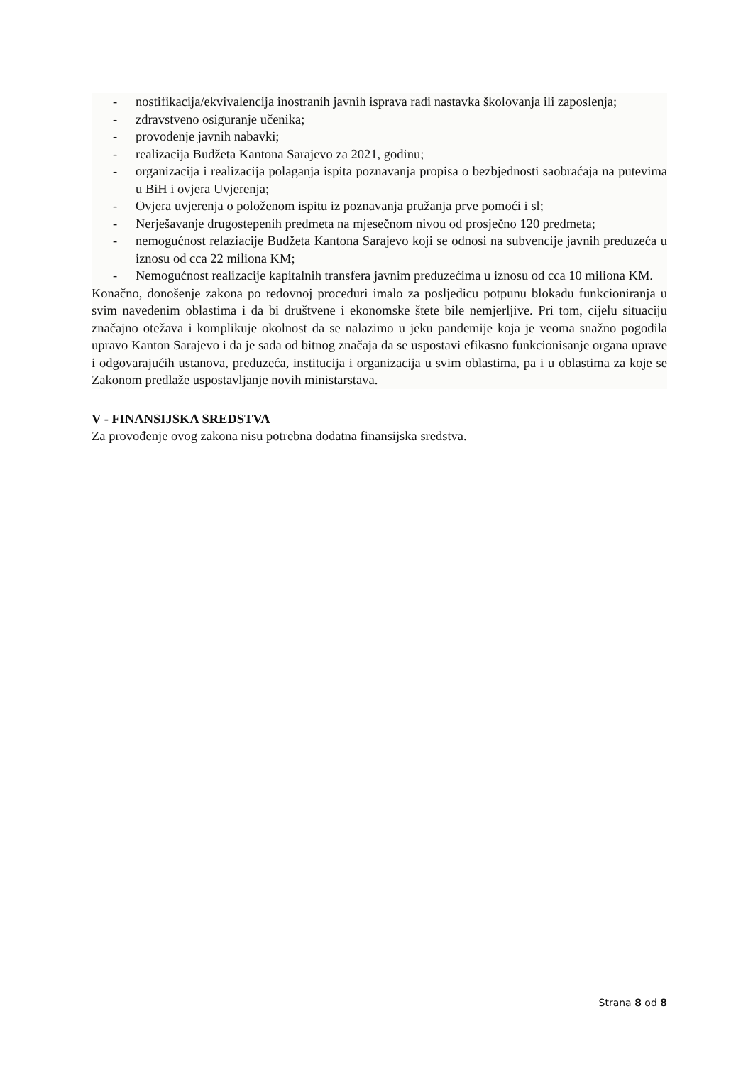- nostifikacija/ekvivalencija inostranih javnih isprava radi nastavka školovanja ili zaposlenja;
- zdravstveno osiguranje učenika;
- provođenje javnih nabavki;
- realizacija Budžeta Kantona Sarajevo za 2021, godinu;
- organizacija i realizacija polaganja ispita poznavanja propisa o bezbjednosti saobraćaja na putevima u BiH i ovjera Uvjerenja;
- Ovjera uvjerenja o položenom ispitu iz poznavanja pružanja prve pomoći i sl;
- Nerješavanje drugostepenih predmeta na mjesečnom nivou od prosječno 120 predmeta;
- nemogućnost relaziacije Budžeta Kantona Sarajevo koji se odnosi na subvencije javnih preduzeća u iznosu od cca 22 miliona KM;
- Nemogućnost realizacije kapitalnih transfera javnim preduzećima u iznosu od cca 10 miliona KM.
Konačno, donošenje zakona po redovnoj proceduri imalo za posljedicu potpunu blokadu funkcioniranja u svim navedenim oblastima i da bi društvene i ekonomske štete bile nemjerljive. Pri tom, cijelu situaciju značajno otežava i komplikuje okolnost da se nalazimo u jeku pandemije koja je veoma snažno pogodila upravo Kanton Sarajevo i da je sada od bitnog značaja da se uspostavi efikasno funkcionisanje organa uprave i odgovarajućih ustanova, preduzeća, institucija i organizacija u svim oblastima, pa i u oblastima za koje se Zakonom predlaže uspostavljanje novih ministarstava.
V - FINANSIJSKA SREDSTVA
Za provođenje ovog zakona nisu potrebna dodatna finansijska sredstva.
Strana 8 od 8